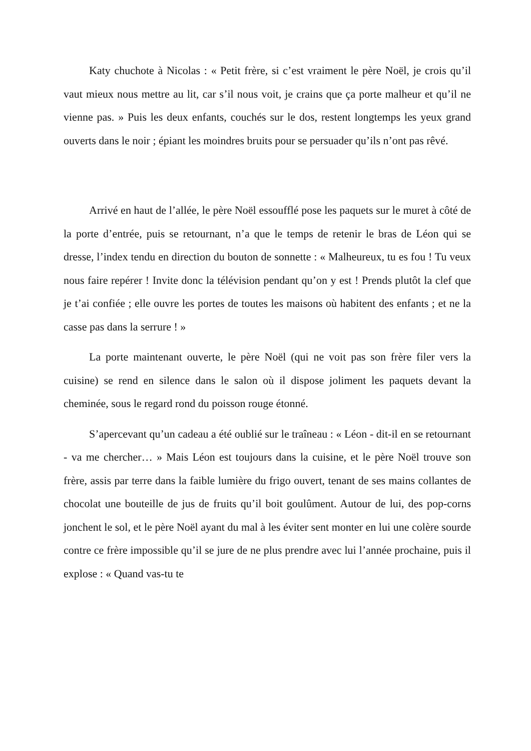Katy chuchote à Nicolas : « Petit frère, si c’est vraiment le père Noël, je crois qu’il vaut mieux nous mettre au lit, car s’il nous voit, je crains que ça porte malheur et qu’il ne vienne pas. » Puis les deux enfants, couchés sur le dos, restent longtemps les yeux grand ouverts dans le noir ; épiant les moindres bruits pour se persuader qu’ils n’ont pas rêvé.
Arrivé en haut de l’allée, le père Noël essoufflé pose les paquets sur le muret à côté de la porte d’entrée, puis se retournant, n’a que le temps de retenir le bras de Léon qui se dresse, l’index tendu en direction du bouton de sonnette : « Malheureux, tu es fou ! Tu veux nous faire repérer ! Invite donc la télévision pendant qu’on y est ! Prends plutôt la clef que je t’ai confiée ; elle ouvre les portes de toutes les maisons où habitent des enfants ; et ne la casse pas dans la serrure ! »
La porte maintenant ouverte, le père Noël (qui ne voit pas son frère filer vers la cuisine) se rend en silence dans le salon où il dispose joliment les paquets devant la cheminée, sous le regard rond du poisson rouge étonné.
S’apercevant qu’un cadeau a été oublié sur le traîneau : « Léon - dit-il en se retournant - va me chercher… » Mais Léon est toujours dans la cuisine, et le père Noël trouve son frère, assis par terre dans la faible lumière du frigo ouvert, tenant de ses mains collantes de chocolat une bouteille de jus de fruits qu’il boit goulûment. Autour de lui, des pop-corns jonchent le sol, et le père Noël ayant du mal à les éviter sent monter en lui une colère sourde contre ce frère impossible qu’il se jure de ne plus prendre avec lui l’année prochaine, puis il explose : « Quand vas-tu te